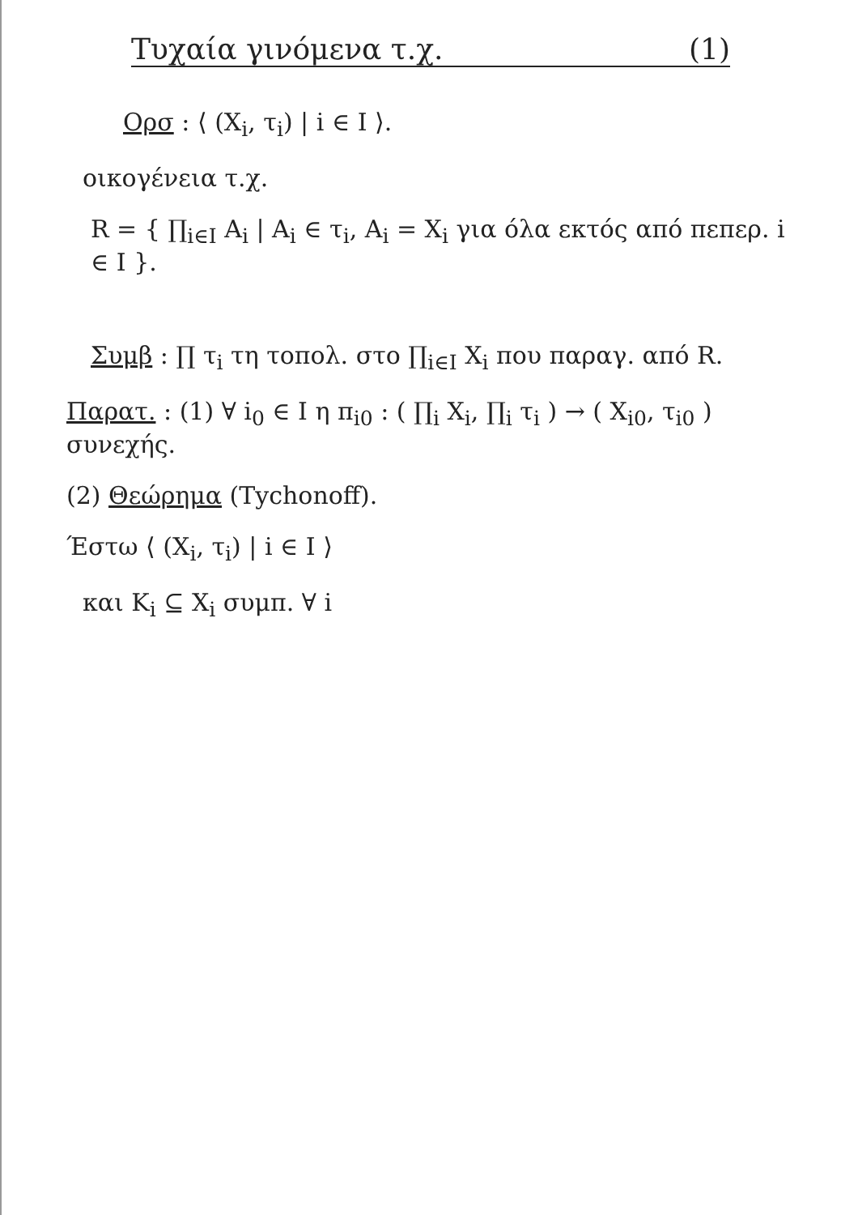Τυχαία γινόμενα τ.χ. (1)
Ορσ : ⟨ (X<sub>i</sub>, τ<sub>i</sub>) | i ∈ I ⟩.
οικογένεια τ.χ.
R = { ∏<sub>i∈I</sub> A<sub>i</sub> | A<sub>i</sub> ∈ τ<sub>i</sub>, A<sub>i</sub> = X<sub>i</sub> για όλα εκτός από πεπερ. i ∈ I }.
Συμβ : ∏ τ<sub>i</sub> τη τοπολ. στο ∏<sub>i∈I</sub> X<sub>i</sub> που παραγ. από R.
Παρατ. : (1) ∀ i<sub>0</sub> ∈ I η π<sub>i0</sub> : ( ∏<sub>i</sub> X<sub>i</sub>, ∏<sub>i</sub> τ<sub>i</sub> ) → ( X<sub>i0</sub>, τ<sub>i0</sub> ) συνεχής.
(2) Θεώρημα (Tychonoff).
Έστω ⟨ (X<sub>i</sub>, τ<sub>i</sub>) | i ∈ I ⟩
και K<sub>i</sub> ⊆ X<sub>i</sub> συμπ. ∀ i